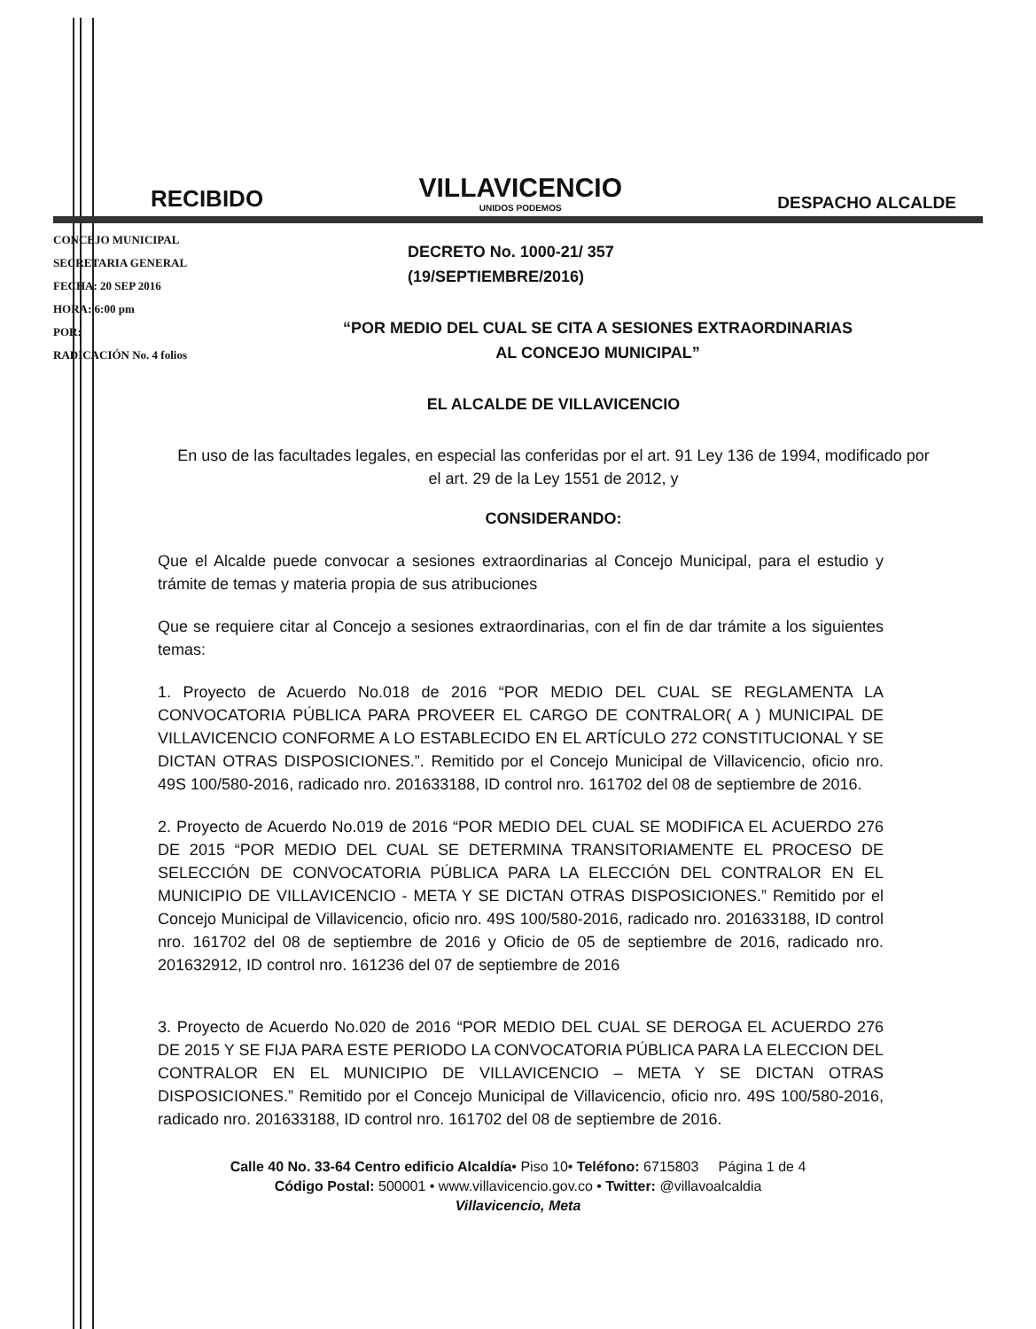RECIBIDO
VILLAVICENCIO
UNIDOS PODEMOS
DESPACHO ALCALDE
CONCEJO MUNICIPAL
SECRETARIA GENERAL
FECHA: 20 SEP 2016
HORA: 6:00 pm
POR:
RADICACIÓN No. 4 folios
DECRETO No. 1000-21/ 357
(19/SEPTIEMBRE/2016)
“POR MEDIO DEL CUAL SE CITA A SESIONES EXTRAORDINARIAS
AL CONCEJO MUNICIPAL”
EL ALCALDE DE VILLAVICENCIO
En uso de las facultades legales, en especial las conferidas por el art. 91 Ley 136 de 1994, modificado por el art. 29 de la Ley 1551 de 2012, y
CONSIDERANDO:
Que el Alcalde puede convocar a sesiones extraordinarias al Concejo Municipal, para el estudio y trámite de temas y materia propia de sus atribuciones
Que se requiere citar al Concejo a sesiones extraordinarias, con el fin de dar trámite a los siguientes temas:
1. Proyecto de Acuerdo No.018 de 2016 “POR MEDIO DEL CUAL SE REGLAMENTA LA CONVOCATORIA PÚBLICA PARA PROVEER EL CARGO DE CONTRALOR( A ) MUNICIPAL DE VILLAVICENCIO CONFORME A LO ESTABLECIDO EN EL ARTÍCULO 272 CONSTITUCIONAL Y SE DICTAN OTRAS DISPOSICIONES.”. Remitido por el Concejo Municipal de Villavicencio, oficio nro. 49S 100/580-2016, radicado nro. 201633188, ID control nro. 161702 del 08 de septiembre de 2016.
2. Proyecto de Acuerdo No.019 de 2016 “POR MEDIO DEL CUAL SE MODIFICA EL ACUERDO 276 DE 2015 “POR MEDIO DEL CUAL SE DETERMINA TRANSITORIAMENTE EL PROCESO DE SELECCIÓN DE CONVOCATORIA PÚBLICA PARA LA ELECCIÓN DEL CONTRALOR EN EL MUNICIPIO DE VILLAVICENCIO - META Y SE DICTAN OTRAS DISPOSICIONES.” Remitido por el Concejo Municipal de Villavicencio, oficio nro. 49S 100/580-2016, radicado nro. 201633188, ID control nro. 161702 del 08 de septiembre de 2016 y Oficio de 05 de septiembre de 2016, radicado nro. 201632912, ID control nro. 161236 del 07 de septiembre de 2016
3. Proyecto de Acuerdo No.020 de 2016 “POR MEDIO DEL CUAL SE DEROGA EL ACUERDO 276 DE 2015 Y SE FIJA PARA ESTE PERIODO LA CONVOCATORIA PÚBLICA PARA LA ELECCION DEL CONTRALOR EN EL MUNICIPIO DE VILLAVICENCIO – META Y SE DICTAN OTRAS DISPOSICIONES.” Remitido por el Concejo Municipal de Villavicencio, oficio nro. 49S 100/580-2016, radicado nro. 201633188, ID control nro. 161702 del 08 de septiembre de 2016.
Calle 40 No. 33-64 Centro edificio Alcaldía• Piso 10• Teléfono: 6715803 Página 1 de 4
Código Postal: 500001 • www.villavicencio.gov.co • Twitter: @villavoalcaldia
Villavicencio, Meta